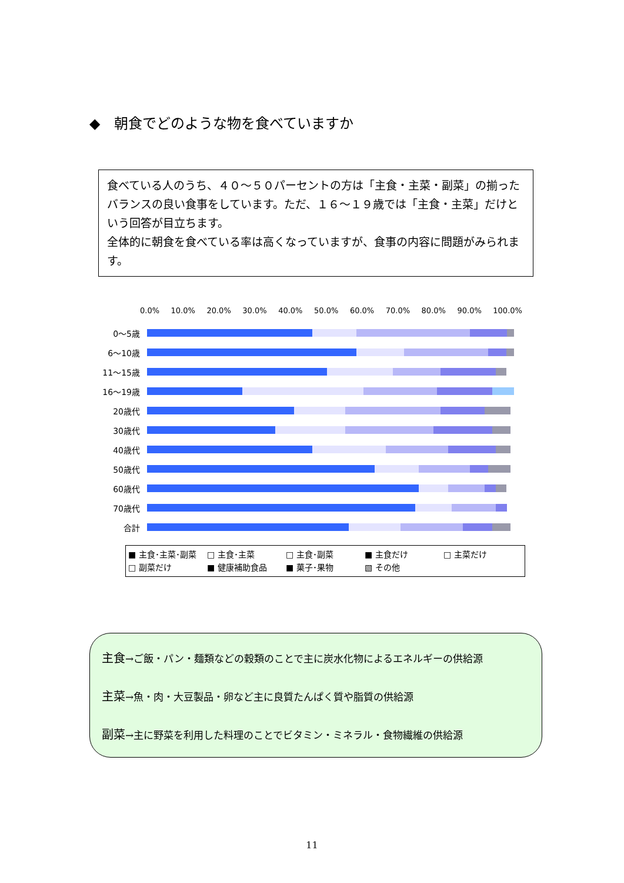◆　朝食でどのような物を食べていますか
食べている人のうち、４０～５０パーセントの方は「主食・主菜・副菜」の揃ったバランスの良い食事をしています。ただ、１６～１９歳では「主食・主菜」だけという回答が目立ちます。
全体的に朝食を食べている率は高くなっていますが、食事の内容に問題がみられます。
0.0% 10.0% 20.0% 30.0% 40.0% 50.0% 60.0% 70.0% 80.0% 90.0% 100.0%
0～5歳
6～10歳
11～15歳
16～19歳
20歳代
30歳代
40歳代
50歳代
60歳代
70歳代
合計
■ 主食･主菜･副菜 □ 主食･主菜 □ 主食･副菜 ■ 主食だけ □ 主菜だけ □ 副菜だけ ■ 健康補助食品 ■ 菓子･果物 ▧ その他
主食→ご飯・パン・麺類などの穀類のことで主に炭水化物によるエネルギーの供給源
主菜→魚・肉・大豆製品・卵など主に良質たんぱく質や脂質の供給源
副菜→主に野菜を利用した料理のことでビタミン・ミネラル・食物繊維の供給源
11